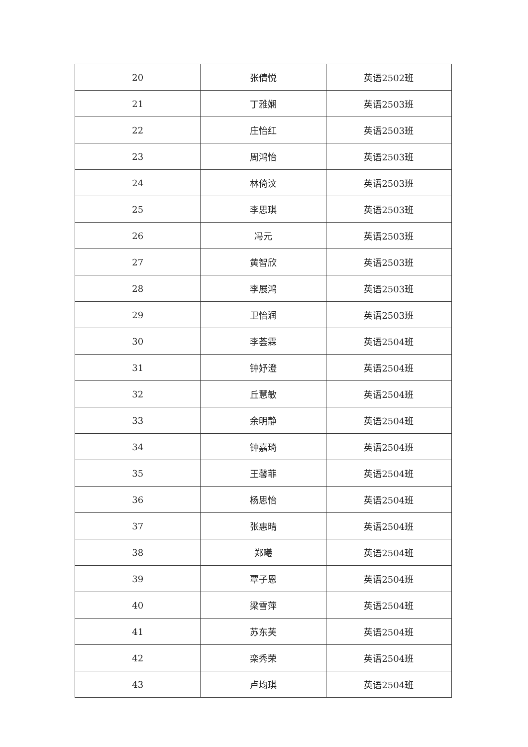| 20 | 张倩悦 | 英语2502班 |
| 21 | 丁雅娴 | 英语2503班 |
| 22 | 庄怡红 | 英语2503班 |
| 23 | 周鸿怡 | 英语2503班 |
| 24 | 林倚汶 | 英语2503班 |
| 25 | 李思琪 | 英语2503班 |
| 26 | 冯元 | 英语2503班 |
| 27 | 黄智欣 | 英语2503班 |
| 28 | 李展鸿 | 英语2503班 |
| 29 | 卫怡润 | 英语2503班 |
| 30 | 李荟霖 | 英语2504班 |
| 31 | 钟妤澄 | 英语2504班 |
| 32 | 丘慧敏 | 英语2504班 |
| 33 | 余明静 | 英语2504班 |
| 34 | 钟嘉琦 | 英语2504班 |
| 35 | 王馨菲 | 英语2504班 |
| 36 | 杨思怡 | 英语2504班 |
| 37 | 张惠晴 | 英语2504班 |
| 38 | 郑曦 | 英语2504班 |
| 39 | 覃子恩 | 英语2504班 |
| 40 | 梁雪萍 | 英语2504班 |
| 41 | 苏东芙 | 英语2504班 |
| 42 | 栾秀荣 | 英语2504班 |
| 43 | 卢均琪 | 英语2504班 |